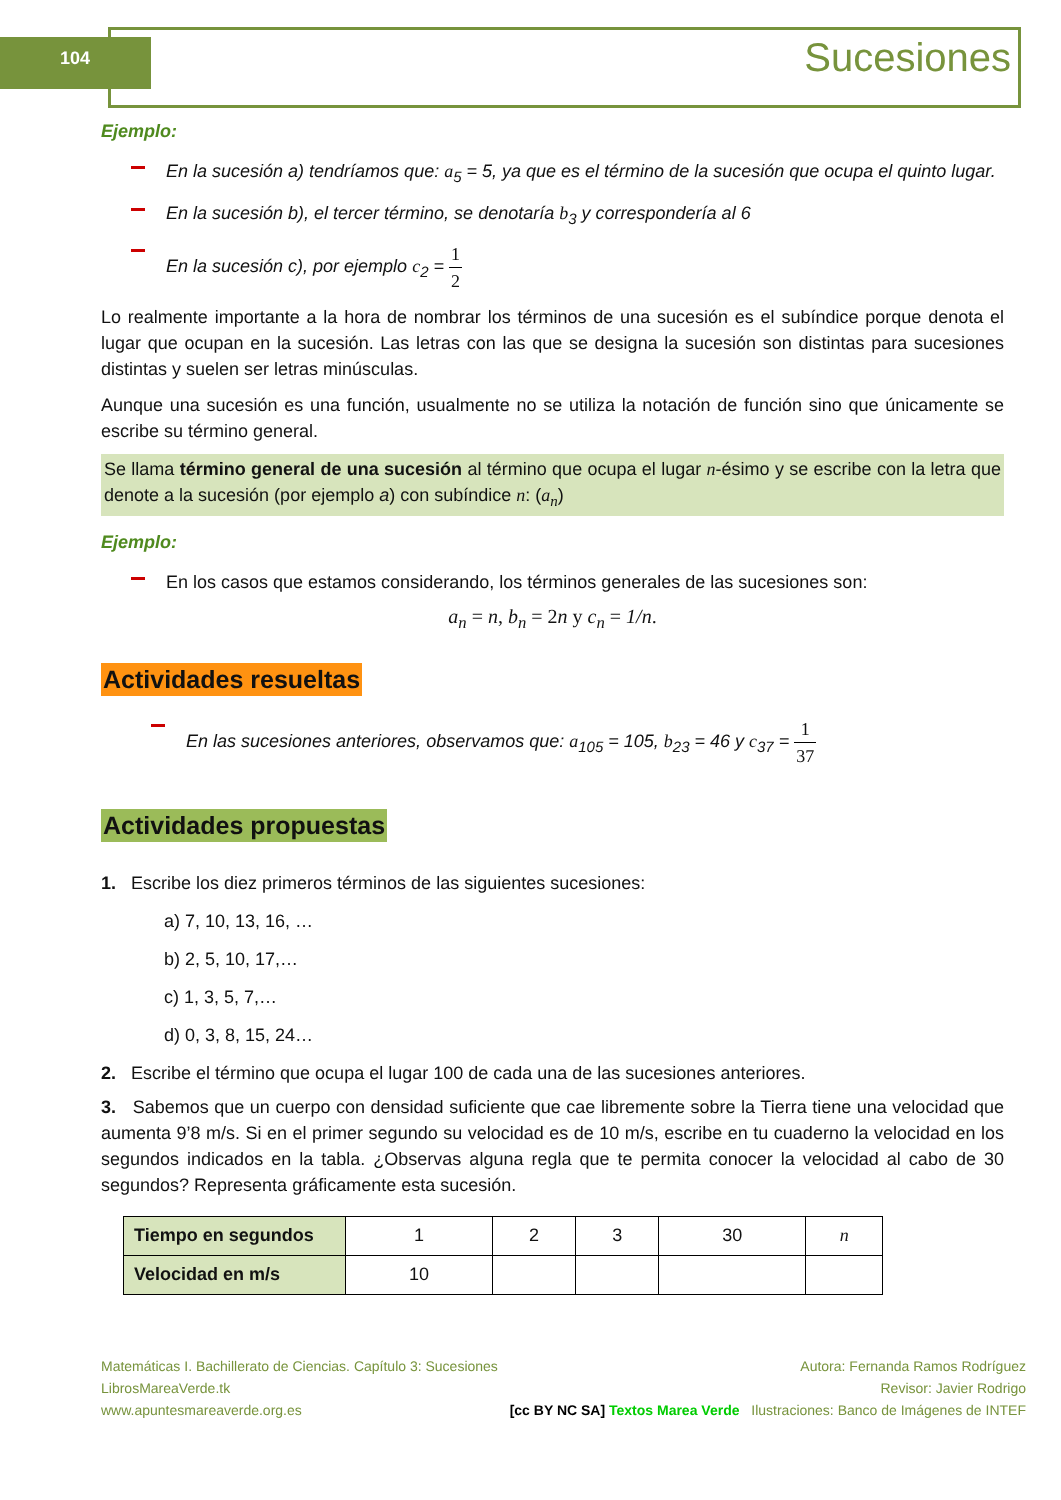104 Sucesiones
Ejemplo:
En la sucesión a) tendríamos que: a<sub>5</sub> = 5, ya que es el término de la sucesión que ocupa el quinto lugar.
En la sucesión b), el tercer término, se denotaría b<sub>3</sub> y correspondería al 6
En la sucesión c), por ejemplo c<sub>2</sub> = 1 2
Lo realmente importante a la hora de nombrar los términos de una sucesión es el subíndice porque denota el lugar que ocupan en la sucesión. Las letras con las que se designa la sucesión son distintas para sucesiones distintas y suelen ser letras minúsculas.
Aunque una sucesión es una función, usualmente no se utiliza la notación de función sino que únicamente se escribe su término general.
Se llama término general de una sucesión al término que ocupa el lugar n-ésimo y se escribe con la letra que denote a la sucesión (por ejemplo a) con subíndice n: (a<sub>n</sub>)
Ejemplo:
En los casos que estamos considerando, los términos generales de las sucesiones son:
a<sub>n</sub> = n, b<sub>n</sub> = 2n y c<sub>n</sub> = 1/n.
Actividades resueltas
En las sucesiones anteriores, observamos que: a<sub>105</sub> = 105, b<sub>23</sub> = 46 y c<sub>37</sub> = 1 37
Actividades propuestas
1. Escribe los diez primeros términos de las siguientes sucesiones:
a) 7, 10, 13, 16, …
b) 2, 5, 10, 17,…
c) 1, 3, 5, 7,…
d) 0, 3, 8, 15, 24…
2. Escribe el término que ocupa el lugar 100 de cada una de las sucesiones anteriores.
3. Sabemos que un cuerpo con densidad suficiente que cae libremente sobre la Tierra tiene una velocidad que aumenta 9’8 m/s. Si en el primer segundo su velocidad es de 10 m/s, escribe en tu cuaderno la velocidad en los segundos indicados en la tabla. ¿Observas alguna regla que te permita conocer la velocidad al cabo de 30 segundos? Representa gráficamente esta sucesión.
| Tiempo en segundos | 1 | 2 | 3 | 30 | n |
| Velocidad en m/s | 10 | | | | |
Matemáticas I. Bachillerato de Ciencias. Capítulo 3: Sucesiones
LibrosMareaVerde.tk
www.apuntesmareaverde.org.es
[cc BY NC SA] Textos Marea Verde
Autora: Fernanda Ramos Rodríguez
Revisor: Javier Rodrigo
Ilustraciones: Banco de Imágenes de INTEF